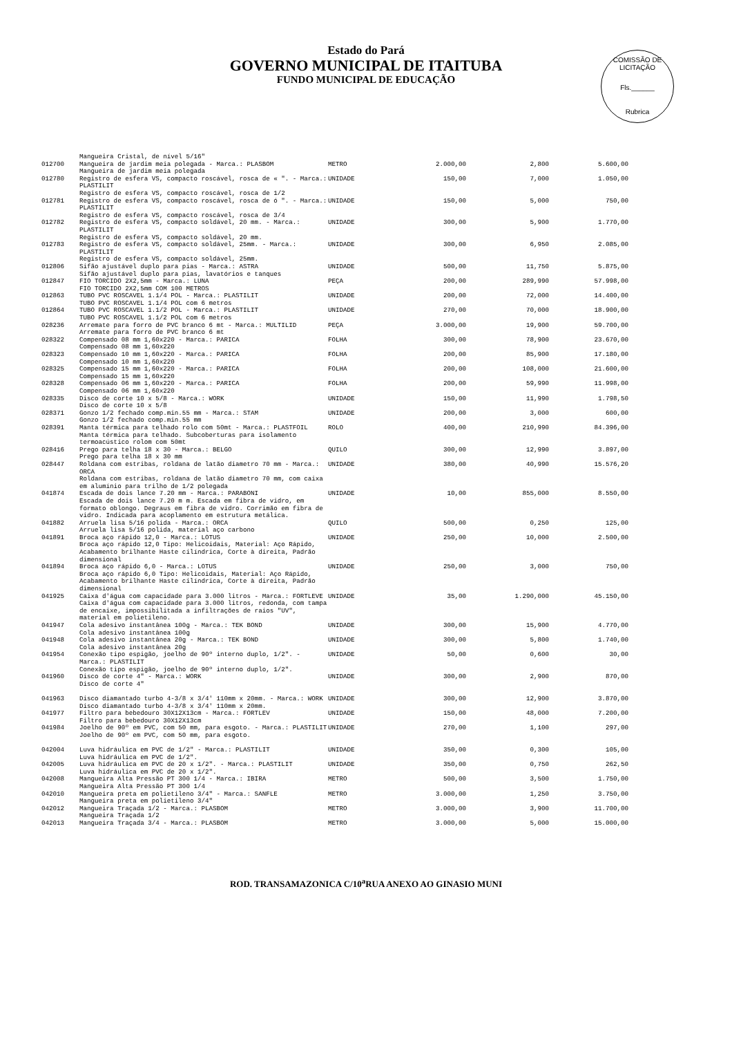Estado do Pará
GOVERNO MUNICIPAL DE ITAITUBA
FUNDO MUNICIPAL DE EDUCAÇÃO
COMISSÃO DE LICITAÇÃO
Fls.______
Rubrica
| | Mangueira Cristal, de nível 5/16" | | | | |
| 012700 | Mangueira de jardim meia polegada - Marca.: PLASBOM Mangueira de jardim meia polegada | METRO | 2.000,00 | 2,800 | 5.600,00 |
| 012780 | Registro de esfera VS, compacto roscável, rosca de « ". - Marca.: PLASTILIT Registro de esfera VS, compacto roscável, rosca de 1/2 | UNIDADE | 150,00 | 7,000 | 1.050,00 |
| 012781 | Registro de esfera VS, compacto roscável, rosca de ó ". - Marca.: PLASTILIT Registro de esfera VS, compacto roscável, rosca de 3/4 | UNIDADE | 150,00 | 5,000 | 750,00 |
| 012782 | Registro de esfera VS, compacto soldável, 20 mm. - Marca.: PLASTILIT Registro de esfera VS, compacto soldável, 20 mm. | UNIDADE | 300,00 | 5,900 | 1.770,00 |
| 012783 | Registro de esfera VS, compacto soldável, 25mm. - Marca.: PLASTILIT Registro de esfera VS, compacto soldável, 25mm. | UNIDADE | 300,00 | 6,950 | 2.085,00 |
| 012806 | Sifão ajustável duplo para pias - Marca.: ASTRA Sifão ajustável duplo para pias, lavatórios e tanques | UNIDADE | 500,00 | 11,750 | 5.875,00 |
| 012847 | FIO TORCIDO 2X2,5mm - Marca.: LUNA FIO TORCIDO 2X2,5mm COM 100 METROS | PEÇA | 200,00 | 289,990 | 57.998,00 |
| 012863 | TUBO PVC ROSCAVEL 1.1/4 POL - Marca.: PLASTILIT TUBO PVC ROSCAVEL 1.1/4 POL com 6 metros | UNIDADE | 200,00 | 72,000 | 14.400,00 |
| 012864 | TUBO PVC ROSCAVEL 1.1/2 POL - Marca.: PLASTILIT TUBO PVC ROSCAVEL 1.1/2 POL com 6 metros | UNIDADE | 270,00 | 70,000 | 18.900,00 |
| 028236 | Arremate para forro de PVC branco 6 mt - Marca.: MULTILID Arremate para forro de PVC branco 6 mt | PEÇA | 3.000,00 | 19,900 | 59.700,00 |
| 028322 | Compensado 08 mm 1,60x220 - Marca.: PARICA Compensado 08 mm 1,60x220 | FOLHA | 300,00 | 78,900 | 23.670,00 |
| 028323 | Compensado 10 mm 1,60x220 - Marca.: PARICA Compensado 10 mm 1,60x220 | FOLHA | 200,00 | 85,900 | 17.180,00 |
| 028325 | Compensado 15 mm 1,60x220 - Marca.: PARICA Compensado 15 mm 1,60x220 | FOLHA | 200,00 | 108,000 | 21.600,00 |
| 028328 | Compensado 06 mm 1,60x220 - Marca.: PARICA Compensado 06 mm 1,60x220 | FOLHA | 200,00 | 59,990 | 11.998,00 |
| 028335 | Disco de corte 10 x 5/8 - Marca.: WORK Disco de corte 10 x 5/8 | UNIDADE | 150,00 | 11,990 | 1.798,50 |
| 028371 | Gonzo 1/2 fechado comp.min.55 mm - Marca.: STAM Gonzo 1/2 fechado comp.min.55 mm | UNIDADE | 200,00 | 3,000 | 600,00 |
| 028391 | Manta térmica para telhado rolo com 50mt - Marca.: PLASTFOIL Manta térmica para telhado. Subcoberturas para isolamento termoacústico rolom com 50mt | ROLO | 400,00 | 210,990 | 84.396,00 |
| 028416 | Prego para telha 18 x 30 - Marca.: BELGO Prego para telha 18 x 30 mm | QUILO | 300,00 | 12,990 | 3.897,00 |
| 028447 | Roldana com estribas, roldana de latão diametro 70 mm - Marca.: ORCA Roldana com estribas, roldana de latão diametro 70 mm, com caixa em alumínio para trilho de 1/2 polegada | UNIDADE | 380,00 | 40,990 | 15.576,20 |
| 041874 | Escada de dois lance 7.20 mm - Marca.: PARABONI Escada de dois lance 7.20 m m. Escada em fibra de vidro, em formato oblongo. Degraus em fibra de vidro. Corrimão em fibra de vidro. Indicada para acoplamento em estrutura metálica. | UNIDADE | 10,00 | 855,000 | 8.550,00 |
| 041882 | Arruela lisa 5/16 polida - Marca.: ORCA Arruela lisa 5/16 polida, material aço carbono | QUILO | 500,00 | 0,250 | 125,00 |
| 041891 | Broca aço rápido 12,0 - Marca.: LOTUS Broca aço rápido 12,0 Tipo: Helicoidais, Material: Aço Rápido, Acabamento brilhante Haste cilíndrica, Corte à direita, Padrão dimensional | UNIDADE | 250,00 | 10,000 | 2.500,00 |
| 041894 | Broca aço rápido 6,0 - Marca.: LOTUS Broca aço rápido 6,0 Tipo: Helicoidais, Material: Aço Rápido, Acabamento brilhante Haste cilíndrica, Corte à direita, Padrão dimensional | UNIDADE | 250,00 | 3,000 | 750,00 |
| 041925 | Caixa d'água com capacidade para 3.000 litros - Marca.: FORTLEVE Caixa d'água com capacidade para 3.000 litros, redonda, com tampa de encaixe, impossibilitada a infiltrações de raios "UV", material em polietileno. | UNIDADE | 35,00 | 1.290,000 | 45.150,00 |
| 041947 | Cola adesivo instantânea 100g - Marca.: TEK BOND Cola adesivo instantânea 100g | UNIDADE | 300,00 | 15,900 | 4.770,00 |
| 041948 | Cola adesivo instantânea 20g - Marca.: TEK BOND Cola adesivo instantânea 20g | UNIDADE | 300,00 | 5,800 | 1.740,00 |
| 041954 | Conexão tipo espigão, joelho de 90º interno duplo, 1/2". - Marca.: PLASTILIT Conexão tipo espigão, joelho de 90º interno duplo, 1/2". | UNIDADE | 50,00 | 0,600 | 30,00 |
| 041960 | Disco de corte 4" - Marca.: WORK Disco de corte 4" | UNIDADE | 300,00 | 2,900 | 870,00 |
| 041963 | Disco diamantado turbo 4-3/8 x 3/4' 110mm x 20mm. - Marca.: WORK Disco diamantado turbo 4-3/8 x 3/4' 110mm x 20mm. | UNIDADE | 300,00 | 12,900 | 3.870,00 |
| 041977 | Filtro para bebedouro 30X12X13cm - Marca.: FORTLEV Filtro para bebedouro 30X12X13cm | UNIDADE | 150,00 | 48,000 | 7.200,00 |
| 041984 | Joelho de 90º em PVC, com 50 mm, para esgoto. - Marca.: PLASTILIT Joelho de 90º em PVC, com 50 mm, para esgoto. | UNIDADE | 270,00 | 1,100 | 297,00 |
| 042004 | Luva hidráulica em PVC de 1/2" - Marca.: PLASTILIT Luva hidráulica em PVC de 1/2". | UNIDADE | 350,00 | 0,300 | 105,00 |
| 042005 | Luva hidráulica em PVC de 20 x 1/2". - Marca.: PLASTILIT Luva hidráulica em PVC de 20 x 1/2". | UNIDADE | 350,00 | 0,750 | 262,50 |
| 042008 | Mangueira Alta Pressão PT 300 1/4 - Marca.: IBIRA Mangueira Alta Pressão PT 300 1/4 | METRO | 500,00 | 3,500 | 1.750,00 |
| 042010 | Mangueira preta em polietileno 3/4" - Marca.: SANFLE Mangueira preta em polietileno 3/4" | METRO | 3.000,00 | 1,250 | 3.750,00 |
| 042012 | Mangueira Traçada 1/2 - Marca.: PLASBOM Mangueira Traçada 1/2 | METRO | 3.000,00 | 3,900 | 11.700,00 |
| 042013 | Mangueira Traçada 3/4 - Marca.: PLASBOM | METRO | 3.000,00 | 5,000 | 15.000,00 |
ROD. TRANSAMAZONICA C/10<sup>a</sup>RUA ANEXO AO GINASIO MUNI